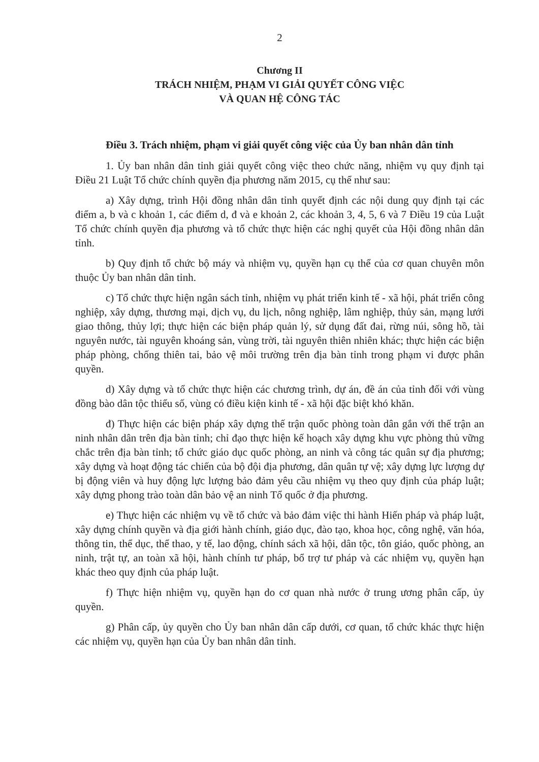2
Chương II
TRÁCH NHIỆM, PHẠM VI GIẢI QUYẾT CÔNG VIỆC
VÀ QUAN HỆ CÔNG TÁC
Điều 3. Trách nhiệm, phạm vi giải quyết công việc của Ủy ban nhân dân tỉnh
1. Ủy ban nhân dân tỉnh giải quyết công việc theo chức năng, nhiệm vụ quy định tại Điều 21 Luật Tổ chức chính quyền địa phương năm 2015, cụ thể như sau:
a) Xây dựng, trình Hội đồng nhân dân tỉnh quyết định các nội dung quy định tại các điểm a, b và c khoản 1, các điểm d, đ và e khoản 2, các khoản 3, 4, 5, 6 và 7 Điều 19 của Luật Tổ chức chính quyền địa phương và tổ chức thực hiện các nghị quyết của Hội đồng nhân dân tỉnh.
b) Quy định tổ chức bộ máy và nhiệm vụ, quyền hạn cụ thể của cơ quan chuyên môn thuộc Ủy ban nhân dân tỉnh.
c) Tổ chức thực hiện ngân sách tỉnh, nhiệm vụ phát triển kinh tế - xã hội, phát triển công nghiệp, xây dựng, thương mại, dịch vụ, du lịch, nông nghiệp, lâm nghiệp, thủy sản, mạng lưới giao thông, thủy lợi; thực hiện các biện pháp quản lý, sử dụng đất đai, rừng núi, sông hồ, tài nguyên nước, tài nguyên khoáng sản, vùng trời, tài nguyên thiên nhiên khác; thực hiện các biện pháp phòng, chống thiên tai, bảo vệ môi trường trên địa bàn tỉnh trong phạm vi được phân quyền.
d) Xây dựng và tổ chức thực hiện các chương trình, dự án, đề án của tỉnh đối với vùng đồng bào dân tộc thiểu số, vùng có điều kiện kinh tế - xã hội đặc biệt khó khăn.
đ) Thực hiện các biện pháp xây dựng thế trận quốc phòng toàn dân gắn với thế trận an ninh nhân dân trên địa bàn tỉnh; chỉ đạo thực hiện kế hoạch xây dựng khu vực phòng thủ vững chắc trên địa bàn tỉnh; tổ chức giáo dục quốc phòng, an ninh và công tác quân sự địa phương; xây dựng và hoạt động tác chiến của bộ đội địa phương, dân quân tự vệ; xây dựng lực lượng dự bị động viên và huy động lực lượng bảo đảm yêu cầu nhiệm vụ theo quy định của pháp luật; xây dựng phong trào toàn dân bảo vệ an ninh Tổ quốc ở địa phương.
e) Thực hiện các nhiệm vụ về tổ chức và bảo đảm việc thi hành Hiến pháp và pháp luật, xây dựng chính quyền và địa giới hành chính, giáo dục, đào tạo, khoa học, công nghệ, văn hóa, thông tin, thể dục, thể thao, y tế, lao động, chính sách xã hội, dân tộc, tôn giáo, quốc phòng, an ninh, trật tự, an toàn xã hội, hành chính tư pháp, bổ trợ tư pháp và các nhiệm vụ, quyền hạn khác theo quy định của pháp luật.
f) Thực hiện nhiệm vụ, quyền hạn do cơ quan nhà nước ở trung ương phân cấp, ủy quyền.
g) Phân cấp, ủy quyền cho Ủy ban nhân dân cấp dưới, cơ quan, tổ chức khác thực hiện các nhiệm vụ, quyền hạn của Ủy ban nhân dân tỉnh.